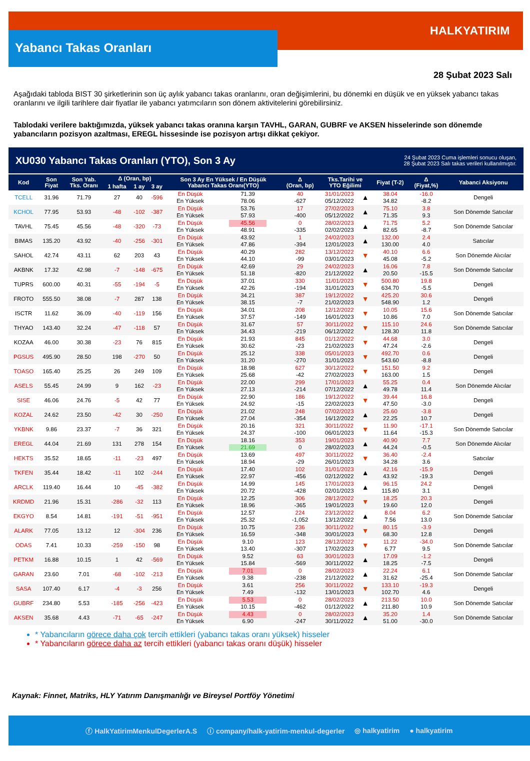Yabancı Takas Oranları
HALKYATIRIM
28 Şubat 2023 Salı
Aşağıdaki tabloda BIST 30 şirketlerinin son üç aylık yabancı takas oranlarını, oran değişimlerini, bu dönemki en düşük ve en yüksek yabancı takas oranlarını ve ilgili tarihlere dair fiyatlar ile yabancı yatımcıların son dönem aktivitelerini görebilirsiniz.
Tablodaki verilere baktığımızda, yüksek yabancı takas oranına karşın TAVHL, GARAN, GUBRF ve AKSEN hisselerinde son dönemde yabancıların pozisyon azaltması, EREGL hissesinde ise pozisyon artışı dikkat çekiyor.
XU030 Yabancı Takas Oranları (YTO), Son 3 Ay
24 Şubat 2023 Cuma işlemleri sonucu oluşan,
28 Şubat 2023 Salı takas verileri kullanılmıştır.
| Kod | Son Fiyat | Son Yab. Tks. Oranı | Δ (Oran, bp) | | | Son 3 Ay En Yüksek / En Düşük Yabancı Takas Oranı(YTO) | | Δ (Oran, bp) | Tks.Tarihi ve YTO Eğilimi | | Fiyat (T-2) | Δ (Fiyat,%) | Yabanci Aksiyonu |
| --- | --- | --- | --- | --- | --- | --- | --- | --- | --- | --- | --- | --- | --- |
| | | | 1 hafta | 1 ay | 3 ay | | | | | | | | |
| TCELL | 31.96 | 71.79 | 27 | 40 | -596 | En Düşük En Yüksek | 71.39 78.06 | 40 -627 | 31/01/2023 05/12/2022 | ▲ | 38.04 34.82 | -16.0 -8.2 | Dengeli |
| KCHOL | 77.95 | 53.93 | -48 | -102 | -387 | En Düşük En Yüksek | 53.76 57.93 | 17 -400 | 27/02/2023 05/12/2022 | ▲ | 75.10 71.35 | 3.8 9.3 | Son Dönemde Satıcılar |
| TAVHL | 75.45 | 45.56 | -48 | -320 | -73 | En Düşük En Yüksek | 45.56 48.91 | 0 -335 | 28/02/2023 02/02/2023 | ▲ | 71.75 82.65 | 5.2 -8.7 | Son Dönemde Satıcılar |
| BIMAS | 135.20 | 43.92 | -40 | -256 | -301 | En Düşük En Yüksek | 43.92 47.86 | 1 -394 | 24/02/2023 12/01/2023 | ▲ | 132.00 130.00 | 2.4 4.0 | Satıcılar |
| SAHOL | 42.74 | 43.11 | 62 | 203 | 43 | En Düşük En Yüksek | 40.29 44.10 | 282 -99 | 13/12/2022 03/01/2023 | ▼ | 40.10 45.08 | 6.6 -5.2 | Son Dönemde Alıcılar |
| AKBNK | 17.32 | 42.98 | -7 | -148 | -675 | En Düşük En Yüksek | 42.69 51.18 | 29 -820 | 24/02/2023 21/12/2022 | ▲ | 16.06 20.50 | 7.8 -15.5 | Son Dönemde Satıcılar |
| TUPRS | 600.00 | 40.31 | -55 | -194 | -5 | En Düşük En Yüksek | 37.01 42.26 | 330 -194 | 11/01/2023 31/01/2023 | ▼ | 500.80 634.70 | 19.8 -5.5 | Dengeli |
| FROTO | 555.50 | 38.08 | -7 | 287 | 138 | En Düşük En Yüksek | 34.21 38.15 | 387 -7 | 19/12/2022 21/02/2023 | ▼ | 425.20 548.90 | 30.6 1.2 | Dengeli |
| ISCTR | 11.62 | 36.09 | -40 | -119 | 156 | En Düşük En Yüksek | 34.01 37.57 | 208 -149 | 12/12/2022 16/01/2023 | ▼ | 10.05 10.86 | 15.6 7.0 | Son Dönemde Satıcılar |
| THYAO | 143.40 | 32.24 | -47 | -118 | 57 | En Düşük En Yüksek | 31.67 34.43 | 57 -219 | 30/11/2022 06/12/2022 | ▼ | 115.10 128.30 | 24.6 11.8 | Son Dönemde Satıcılar |
| KOZAA | 46.00 | 30.38 | -23 | 76 | 815 | En Düşük En Yüksek | 21.93 30.62 | 845 -23 | 01/12/2022 21/02/2023 | ▼ | 44.68 47.24 | 3.0 -2.6 | Dengeli |
| PGSUS | 495.90 | 28.50 | 198 | -270 | 50 | En Düşük En Yüksek | 25.12 31.20 | 338 -270 | 05/01/2023 31/01/2023 | ▼ | 492.70 543.60 | 0.6 -8.8 | Dengeli |
| TOASO | 165.40 | 25.25 | 26 | 249 | 109 | En Düşük En Yüksek | 18.98 25.68 | 627 -42 | 30/12/2022 27/02/2023 | ▼ | 151.50 163.00 | 9.2 1.5 | Dengeli |
| ASELS | 55.45 | 24.99 | 9 | 162 | -23 | En Düşük En Yüksek | 22.00 27.13 | 299 -214 | 17/01/2023 07/12/2022 | ▲ | 55.25 49.78 | 0.4 11.4 | Son Dönemde Alıcılar |
| SISE | 46.06 | 24.76 | -5 | 42 | 77 | En Düşük En Yüksek | 22.90 24.92 | 186 -15 | 19/12/2022 22/02/2023 | ▼ | 39.44 47.50 | 16.8 -3.0 | Dengeli |
| KOZAL | 24.62 | 23.50 | -42 | 30 | -250 | En Düşük En Yüksek | 21.02 27.04 | 248 -354 | 07/02/2023 16/12/2022 | ▲ | 25.60 22.25 | -3.8 10.7 | Dengeli |
| YKBNK | 9.86 | 23.37 | -7 | 36 | 321 | En Düşük En Yüksek | 20.16 24.37 | 321 -100 | 30/11/2022 06/01/2023 | ▼ | 11.90 11.64 | -17.1 -15.3 | Son Dönemde Satıcılar |
| EREGL | 44.04 | 21.69 | 131 | 278 | 154 | En Düşük En Yüksek | 18.16 21.69 | 353 0 | 19/01/2023 28/02/2023 | ▲ | 40.90 44.24 | 7.7 -0.5 | Son Dönemde Alıcılar |
| HEKTS | 35.52 | 18.65 | -11 | -23 | 497 | En Düşük En Yüksek | 13.69 18.94 | 497 -29 | 30/11/2022 26/01/2023 | ▼ | 36.40 34.28 | -2.4 3.6 | Satıcılar |
| TKFEN | 35.44 | 18.42 | -11 | 102 | -244 | En Düşük En Yüksek | 17.40 22.97 | 102 -456 | 31/01/2023 02/12/2022 | ▲ | 42.16 43.92 | -15.9 -19.3 | Dengeli |
| ARCLK | 119.40 | 16.44 | 10 | -45 | -382 | En Düşük En Yüksek | 14.99 20.72 | 145 -428 | 17/01/2023 02/01/2023 | ▲ | 96.15 115.80 | 24.2 3.1 | Dengeli |
| KRDMD | 21.96 | 15.31 | -286 | -32 | 113 | En Düşük En Yüksek | 12.25 18.96 | 306 -365 | 28/12/2022 19/01/2023 | ▼ | 18.25 19.60 | 20.3 12.0 | Dengeli |
| EKGYO | 8.54 | 14.81 | -191 | -51 | -951 | En Düşük En Yüksek | 12.57 25.32 | 224 -1,052 | 23/12/2022 13/12/2022 | ▲ | 8.04 7.56 | 6.2 13.0 | Son Dönemde Satıcılar |
| ALARK | 77.05 | 13.12 | 12 | -304 | 236 | En Düşük En Yüksek | 10.75 16.59 | 236 -348 | 30/11/2022 30/01/2023 | ▼ | 80.15 68.30 | -3.9 12.8 | Dengeli |
| ODAS | 7.41 | 10.33 | -259 | -150 | 98 | En Düşük En Yüksek | 9.10 13.40 | 123 -307 | 28/12/2022 17/02/2023 | ▼ | 11.22 6.77 | -34.0 9.5 | Son Dönemde Satıcılar |
| PETKM | 16.88 | 10.15 | 1 | 42 | -569 | En Düşük En Yüksek | 9.52 15.84 | 63 -569 | 30/01/2023 30/11/2022 | ▲ | 17.09 18.25 | -1.2 -7.5 | Dengeli |
| GARAN | 23.60 | 7.01 | -68 | -102 | -213 | En Düşük En Yüksek | 7.01 9.38 | 0 -238 | 28/02/2023 21/12/2022 | ▲ | 22.24 31.62 | 6.1 -25.4 | Son Dönemde Satıcılar |
| SASA | 107.40 | 6.17 | -4 | -3 | 256 | En Düşük En Yüksek | 3.61 7.49 | 256 -132 | 30/11/2022 13/01/2023 | ▼ | 133.10 102.70 | -19.3 4.6 | Dengeli |
| GUBRF | 234.80 | 5.53 | -185 | -256 | -423 | En Düşük En Yüksek | 5.53 10.15 | 0 -462 | 28/02/2023 01/12/2022 | ▲ | 213.50 211.80 | 10.0 10.9 | Son Dönemde Satıcılar |
| AKSEN | 35.68 | 4.43 | -71 | -65 | -247 | En Düşük En Yüksek | 4.43 6.90 | 0 -247 | 28/02/2023 30/11/2022 | ▲ | 35.20 51.00 | 1.4 -30.0 | Son Dönemde Satıcılar |
* Yabancıların görece daha çok tercih ettikleri (yabancı takas oranı yüksek) hisseler
* Yabancıların görece daha az tercih ettikleri (yabancı takas oranı düşük) hisseler
Kaynak: Finnet, Matriks, HLY Yatırım Danışmanlığı ve Bireysel Portföy Yönetimi
ⓕ HalkYatirimMenkulDegerlerA.S ⓘ company/halk-yatirim-menkul-degerler ◎ halkyatirim ● halkyatirim